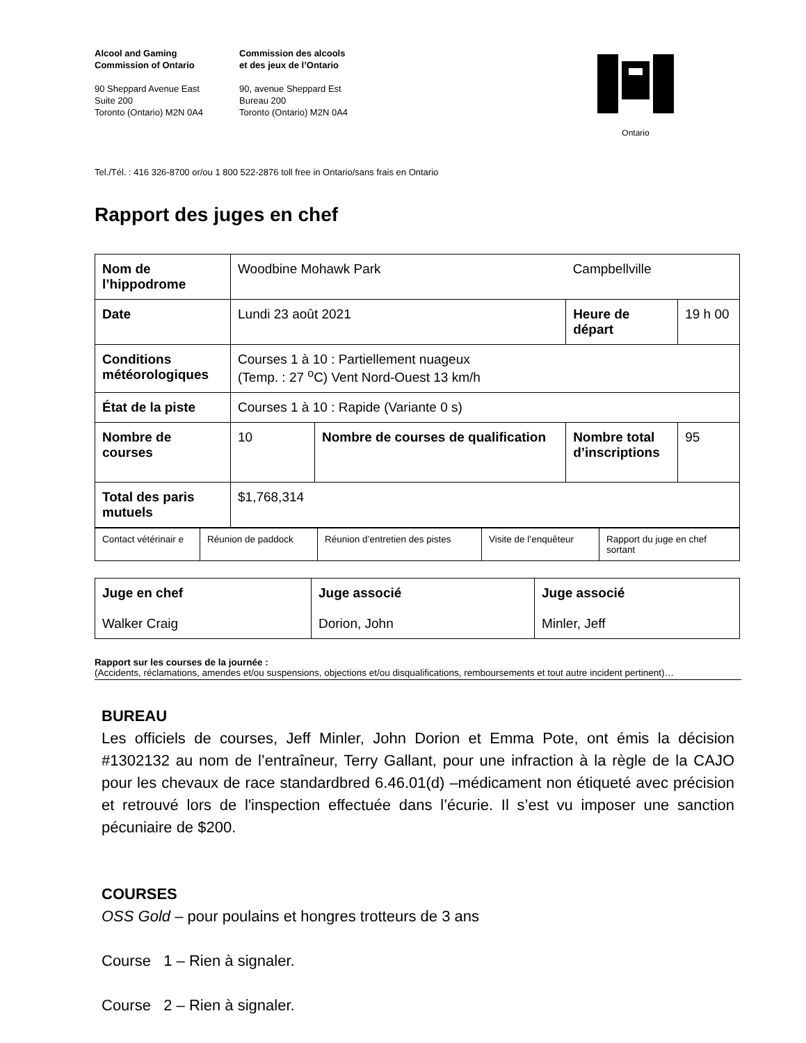Alcool and Gaming
Commission of Ontario
90 Sheppard Avenue East
Suite 200
Toronto (Ontario) M2N 0A4
Commission des alcools
et des jeux de l’Ontario
90, avenue Sheppard Est
Bureau 200
Toronto (Ontario) M2N 0A4
Ontario
Tel./Tél. : 416 326-8700 or/ou 1 800 522-2876 toll free in Ontario/sans frais en Ontario
Rapport des juges en chef
| Nom de l’hippodrome | Woodbine Mohawk Park | | Campbellville | |
| Date | Lundi 23 août 2021 | | Heure de départ | 19 h 00 |
| Conditions météorologiques | Courses 1 à 10 : Partiellement nuageux (Temp. : 27 <sup>o</sup>C) Vent Nord-Ouest 13 km/h | | | |
| État de la piste | Courses 1 à 10 : Rapide (Variante 0 s) | | | |
| Nombre de courses | 10 | Nombre de courses de qualification | Nombre total d’inscriptions | 95 |
| Total des paris mutuels | $1,768,314 | | | |
| Contact vétérinair e | Réunion de paddock | Réunion d’entretien des pistes | Visite de l’enquêteur | Rapport du juge en chef sortant |
| Juge en chef Walker Craig | Juge associé Dorion, John | Juge associé Minler, Jeff |
Rapport sur les courses de la journée :
(Accidents, réclamations, amendes et/ou suspensions, objections et/ou disqualifications, remboursements et tout autre incident pertinent)…
BUREAU
Les officiels de courses, Jeff Minler, John Dorion et Emma Pote, ont émis la décision #1302132 au nom de l’entraîneur, Terry Gallant, pour une infraction à la règle de la CAJO pour les chevaux de race standardbred 6.46.01(d) –médicament non étiqueté avec précision et retrouvé lors de l'inspection effectuée dans l’écurie. Il s’est vu imposer une sanction pécuniaire de $200.
COURSES
OSS Gold – pour poulains et hongres trotteurs de 3 ans
Course 1 – Rien à signaler.
Course 2 – Rien à signaler.